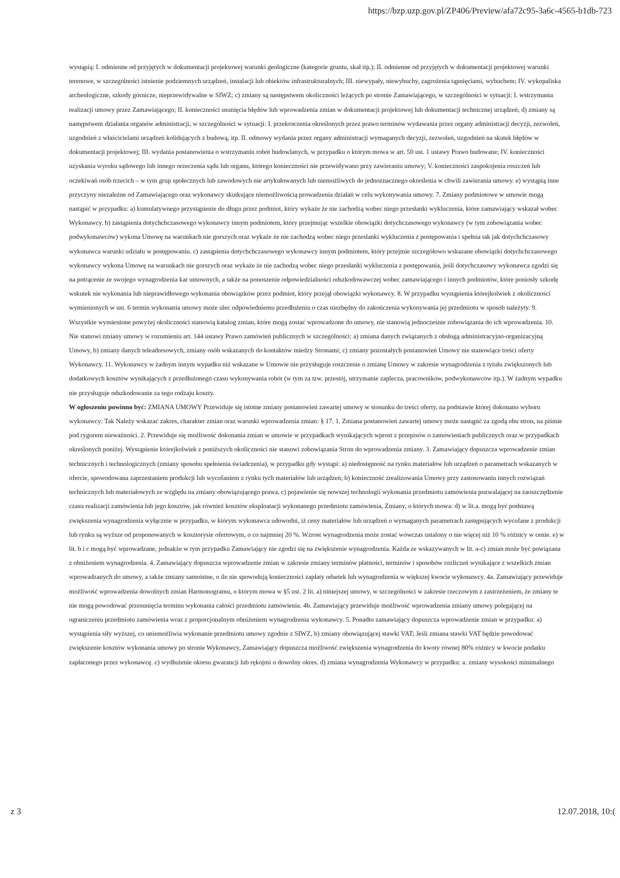https://bzp.uzp.gov.pl/ZP406/Preview/afa72c95-3a6c-4565-b1db-723
wystąpią: I. odmienne od przyjętych w dokumentacji projektowej warunki geologiczne (kategorie gruntu, skał itp.); II. odmienne od przyjętych w dokumentacji projektowej warunki terenowe, w szczególności istnienie podziemnych urządzeń, instalacji lub obiektów infrastrukturalnych; III. niewypały, niewybuchy, zagrożenia tąpnięciami, wybuchem; IV. wykopaliska archeologiczne, szkody górnicze, nieprzewidywalne w SIWZ; c) zmiany są następstwem okoliczności leżących po stronie Zamawiającego, w szczególności w sytuacji: I. wstrzymania realizacji umowy przez Zamawiającego; II. konieczności usunięcia błędów lub wprowadzenia zmian w dokumentacji projektowej lub dokumentacji technicznej urządzeń; d) zmiany są następstwem działania organów administracji, w szczególności w sytuacji: I. przekroczenia określonych przez prawo terminów wydawania przez organy administracji decyzji, zezwoleń, uzgodnień z właścicielami urządzeń kolidujących z budową, itp. II. odmowy wydania przez organy administracji wymaganych decyzji, zezwoleń, uzgodnień na skutek błędów w dokumentacji projektowej; III. wydania postanowienia o wstrzymaniu robót budowlanych, w przypadku o którym mowa w art. 50 ust. 1 ustawy Prawo budowane; IV. konieczności uzyskania wyroku sądowego lub innego orzeczenia sądu lub organu, którego konieczności nie przewidywano przy zawieraniu umowy; V. konieczności zaspokojenia roszczeń lub oczekiwań osób trzecich – w tym grup społecznych lub zawodowych nie artykułowanych lub niemożliwych do jednoznacznego określenia w chwili zawierania umowy. e) wystąpią inne przyczyny niezależne od Zamawiającego oraz wykonawcy skutkujące niemożliwością prowadzenia działań w celu wykonywania umowy. 7. Zmiany podmiotowe w umowie mogą nastąpić w przypadku: a) kumulatywnego przystąpienie do długu przez podmiot, który wykaże że nie zachodzą wobec niego przesłanki wykluczenia, które zamawiający wskazał wobec Wykonawcy. b) zastąpienia dotychchczasowego wykonawcy innym podmiotem, który przejmując wszelkie obowiązki dotychczasowego wykonawcy (w tym zobowiązania wobec podwykonawców) wykona Umowę na warunkach nie gorszych oraz wykaże że nie zachodzą wobec niego przesłanki wykluczenia z postępowania i spełnia tak jak dotychchczasowy wykonawca warunki udziału w postępowaniu. c) zastąpienia dotychchczasowego wykonawcy innym podmiotem, który przejmie szczegółowo wskazane obowiązki dotychchczasowego wykonawcy wykona Umowę na warunkach nie gorszych oraz wykaże że nie zachodzą wobec niego przesłanki wykluczenia z postępowania, jeśli dotychczasowy wykonawca zgodzi się na potrącenie ze swojego wynagrodzenia kar umownych, a także na ponoszenie odpowiedzialności odszkodowawczej wobec zamawiającego i innych podmiotów, które poniosły szkodę wskutek nie wykonania lub nieprawidłowego wykonania obowiązków przez podmiot, który przejął obowiązki wykonawcy. 8. W przypadku wystąpienia którejkolwiek z okoliczności wymienionych w ust. 6 termin wykonania umowy może ulec odpowiedniemu przedłużeniu o czas niezbędny do zakończenia wykonywania jej przedmiotu w sposób należyty. 9. Wszystkie wymienione powyżej okoliczności stanowią katalog zmian, które mogą zostać wprowadzone do umowy, nie stanowią jednocześnie zobowiązania do ich wprowadzenia. 10. Nie stanowi zmiany umowy w rozumieniu art. 144 ustawy Prawo zamówień publicznych w szczególności: a) zmiana danych związanych z obsługą administracyjno-organizacyjną Umowy, b) zmiany danych teleadresowych, zmiany osób wskazanych do kontaktów miedzy Stronami; c) zmiany pozostałych postanowień Umowy nie stanowiące treści oferty Wykonawcy. 11. Wykonawcy w żadnym innym wypadku niż wskazane w Umowie nie przysługuje roszczenie o zmianę Umowy w zakresie wynagrodzenia z tytułu zwiększonych lub dodatkowych kosztów wynikających z przedłużonego czasu wykonywania robót (w tym za tzw. przestój, utrzymanie zaplecza, pracowników, podwykonawców itp.). W żadnym wypadku nie przysługuje odszkodowanie za tego rodzaju koszty.
W ogłoszeniu powinno być: ZMIANA UMOWY Przewiduje się istotne zmiany postanowień zawartej umowy w stosunku do treści oferty, na podstawie której dokonano wyboru wykonawcy: Tak Należy wskazać zakres, charakter zmian oraz warunki wprowadzenia zmian: § 17. 1. Zmiana postanowień zawartej umowy może nastąpić za zgodą obu stron, na piśmie pod rygorem nieważności. 2. Przewiduje się możliwość dokonania zmian w umowie w przypadkach wynikających wprost z przepisów o zamówieniach publicznych oraz w przypadkach określonych poniżej. Wystąpienie którejkolwiek z poniższych okoliczności nie stanowi zobowiązania Stron do wprowadzenia zmiany. 3. Zamawiający dopuszcza wprowadzenie zmian technicznych i technologicznych (zmiany sposobu spełnienia świadczenia), w przypadku gdy wystąpi: a) niedostępność na rynku materiałów lub urządzeń o parametrach wskazanych w ofercie, spowodowana zaprzestaniem produkcji lub wycofaniem z rynku tych materiałów lub urządzeń; b) konieczność zrealizowania Umowy przy zastosowaniu innych rozwiązań technicznych lub materiałowych ze względu na zmiany obowiązującego prawa, c) pojawienie się nowszej technologii wykonania przedmiotu zamówienia pozwalającej na zaoszczędzenie czasu realizacji zamówienia lub jego kosztów, jak również kosztów eksploatacji wykonanego przedmiotu zamówienia, Zmiany, o których mowa: d) w lit.a. mogą być podstawą zwiększenia wynagrodzenia wyłącznie w przypadku, w którym wykonawca udowodni, iż ceny materiałów lub urządzeń o wymaganych parametrach zastępujących wycofane z produkcji lub rynku są wyższe od proponowanych w kosztorysie ofertowym, o co najmniej 20 %. Wzrost wynagrodzenia może zostać wówczas ustalony o nie więcej niż 10 % różnicy w cenie. e) w lit. b i c mogą być wprowadzane, jednakże w tym przypadku Zamawiający nie zgodzi się na zwiększenie wynagrodzenia. Każda ze wskazywanych w lit. a-c) zmian może być powiązana z obniżeniem wynagrodzenia. 4. Zamawiający dopuszcza wprowadzenie zmian w zakresie zmiany terminów płatności, terminów i sposobów rozliczeń wynikające z wszelkich zmian wprowadzanych do umowy, a także zmiany samoistne, o ile nie spowodują konieczności zapłaty odsetek lub wynagrodzenia w większej kwocie wykonawcy. 4a. Zamawiający przewiduje możliwość wprowadzenia dowolnych zmian Harmonogramu, o którym mowa w §5 ust. 2 lit. a) niniejszej umowy, w szczególności w zakresie rzeczowym z zastrzeżeniem, że zmiany te nie mogą powodować przesunięcia terminu wykonania całości przedmiotu zamówienia. 4b. Zamawiający przewiduje możliwość wprowadzenia zmiany umowy polegającej na ograniczeniu przedmiotu zamówienia wraz z proporcjonalnym obniżeniem wynagrodzenia wykonawcy. 5. Ponadto zamawiający dopuszcza wprowadzenie zmian w przypadku: a) wystąpienia siły wyższej, co uniemożliwia wykonanie przedmiotu umowy zgodnie z SIWZ, b) zmiany obowiązującej stawki VAT; Jeśli zmiana stawki VAT będzie powodować zwiększenie kosztów wykonania umowy po stronie Wykonawcy, Zamawiający dopuszcza możliwość zwiększenia wynagrodzenia do kwoty równej 80% różnicy w kwocie podatku zapłaconego przez wykonawcę. c) wydłużenie okresu gwarancji lub rękojmi o dowolny okres. d) zmiana wynagrodzenia Wykonawcy w przypadku: a. zmiany wysokości minimalnego
z 3 12.07.2018, 10:(